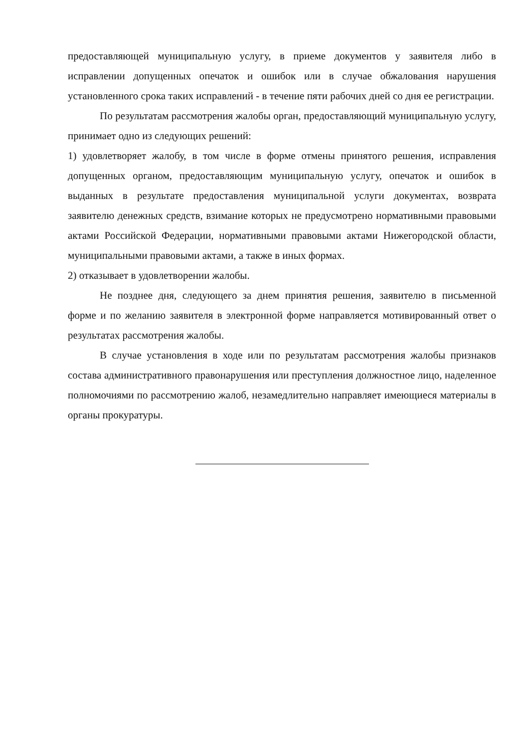предоставляющей муниципальную услугу, в приеме документов у заявителя либо в исправлении допущенных опечаток и ошибок или в случае обжалования нарушения установленного срока таких исправлений - в течение пяти рабочих дней со дня ее регистрации.
По результатам рассмотрения жалобы орган, предоставляющий муниципальную услугу, принимает одно из следующих решений:
1) удовлетворяет жалобу, в том числе в форме отмены принятого решения, исправления допущенных органом, предоставляющим муниципальную услугу, опечаток и ошибок в выданных в результате предоставления муниципальной услуги документах, возврата заявителю денежных средств, взимание которых не предусмотрено нормативными правовыми актами Российской Федерации, нормативными правовыми актами Нижегородской области, муниципальными правовыми актами, а также в иных формах.
2) отказывает в удовлетворении жалобы.
Не позднее дня, следующего за днем принятия решения, заявителю в письменной форме и по желанию заявителя в электронной форме направляется мотивированный ответ о результатах рассмотрения жалобы.
В случае установления в ходе или по результатам рассмотрения жалобы признаков состава административного правонарушения или преступления должностное лицо, наделенное полномочиями по рассмотрению жалоб, незамедлительно направляет имеющиеся материалы в органы прокуратуры.